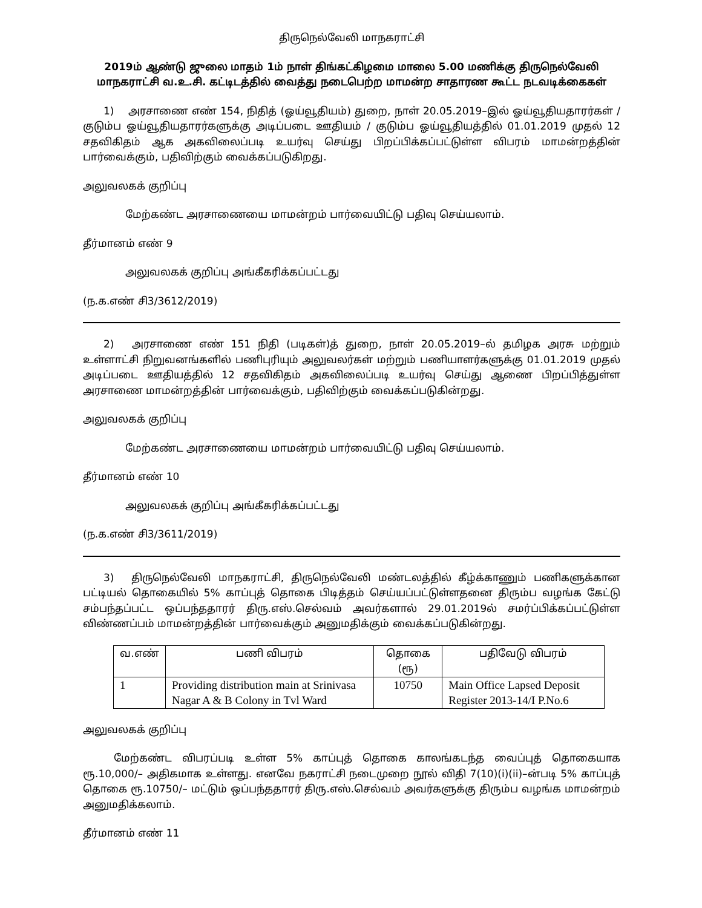திருநெல்வேலி மாநகராட்சி
2019ம் ஆண்டு ஜுலை மாதம் 1ம் நாள் திங்கட்கிழமை மாலை 5.00 மணிக்கு திருநெல்வேலி மாநகராட்சி வ.உ.சி. கட்டிடத்தில் வைத்து நடைபெற்ற மாமன்ற சாதாரண கூட்ட நடவடிக்கைகள்
  1)  அரசாணை எண் 154, நிதித் (ஓய்வூதியம்) துறை, நாள் 20.05.2019–இல் ஓய்வூதியதாரர்கள் / குடும்ப ஓய்வூதியதாரர்களுக்கு அடிப்படை ஊதியம் / குடும்ப ஓய்வூதியத்தில் 01.01.2019 முதல் 12 சதவிகிதம் ஆக அகவிலைப்படி உயர்வு செய்து பிறப்பிக்கப்பட்டுள்ள விபரம் மாமன்றத்தின் பார்வைக்கும், பதிவிற்கும் வைக்கப்படுகிறது.
அலுவலகக் குறிப்பு
மேற்கண்ட அரசாணையை மாமன்றம் பார்வையிட்டு பதிவு செய்யலாம்.
தீர்மானம் எண் 9
அலுவலகக் குறிப்பு அங்கீகரிக்கப்பட்டது
(ந.க.எண் சி3/3612/2019)
  2)  அரசாணை எண் 151 நிதி (படிகள்)த் துறை, நாள் 20.05.2019–ல் தமிழக அரசு மற்றும் உள்ளாட்சி நிறுவனங்களில் பணிபுரியும் அலுவலர்கள் மற்றும் பணியாளர்களுக்கு 01.01.2019 முதல் அடிப்படை ஊதியத்தில் 12 சதவிகிதம் அகவிலைப்படி உயர்வு செய்து ஆணை பிறப்பித்துள்ள அரசாணை மாமன்றத்தின் பார்வைக்கும், பதிவிற்கும் வைக்கப்படுகின்றது.
அலுவலகக் குறிப்பு
மேற்கண்ட அரசாணையை மாமன்றம் பார்வையிட்டு பதிவு செய்யலாம்.
தீர்மானம் எண் 10
அலுவலகக் குறிப்பு அங்கீகரிக்கப்பட்டது
(ந.க.எண் சி3/3611/2019)
  3)  திருநெல்வேலி மாநகராட்சி, திருநெல்வேலி மண்டலத்தில் கீழ்க்காணும் பணிகளுக்கான பட்டியல் தொகையில் 5% காப்புத் தொகை பிடித்தம் செய்யப்பட்டுள்ளதனை திரும்ப வழங்க கேட்டு சம்பந்தப்பட்ட ஒப்பந்ததாரர் திரு.எஸ்.செல்வம் அவர்களால் 29.01.2019ல் சமர்ப்பிக்கப்பட்டுள்ள விண்ணப்பம் மாமன்றத்தின் பார்வைக்கும் அனுமதிக்கும் வைக்கப்படுகின்றது.
| வ.எண் | பணி விபரம் | தொகை (ரூ) | பதிவேடு விபரம் |
| --- | --- | --- | --- |
| 1 | Providing distribution main at Srinivasa Nagar A & B Colony in Tvl Ward | 10750 | Main Office Lapsed Deposit Register 2013-14/I P.No.6 |
அலுவலகக் குறிப்பு
   மேற்கண்ட விபரப்படி உள்ள 5% காப்புத் தொகை காலங்கடந்த வைப்புத் தொகையாக ரூ.10,000/– அதிகமாக உள்ளது. எனவே நகராட்சி நடைமுறை நூல் விதி 7(10)(i)(ii)–ன்படி 5% காப்புத் தொகை ரூ.10750/– மட்டும் ஒப்பந்ததாரர் திரு.எஸ்.செல்வம் அவர்களுக்கு திரும்ப வழங்க மாமன்றம் அனுமதிக்கலாம்.
தீர்மானம் எண் 11